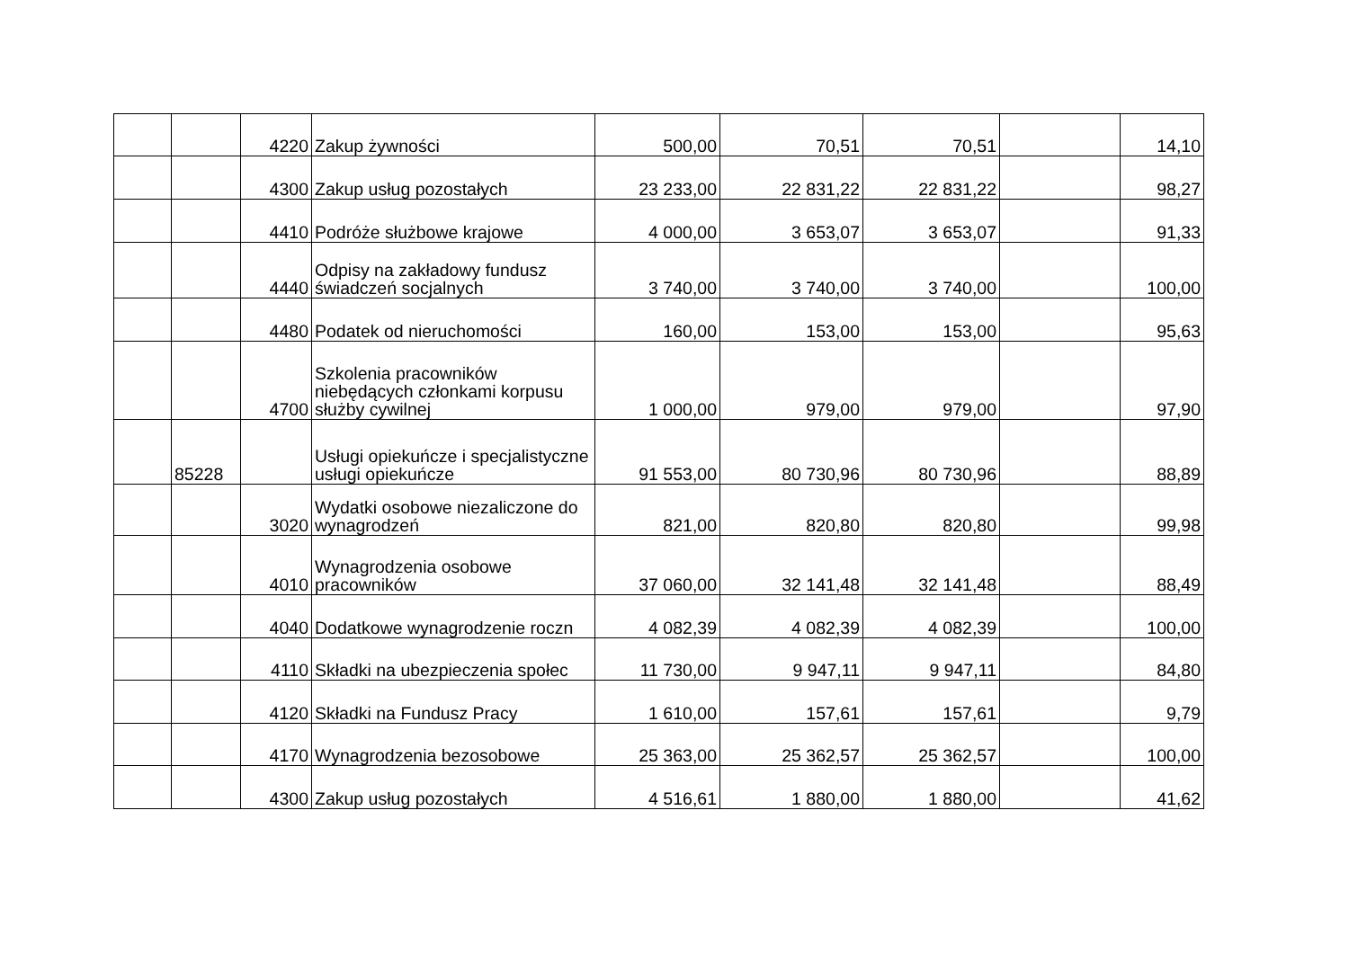| | | 4220 | Zakup żywności | 500,00 | 70,51 | 70,51 | | 14,10 |
| | | 4300 | Zakup usług pozostałych | 23 233,00 | 22 831,22 | 22 831,22 | | 98,27 |
| | | 4410 | Podróże służbowe krajowe | 4 000,00 | 3 653,07 | 3 653,07 | | 91,33 |
| | | 4440 | Odpisy na zakładowy fundusz świadczeń socjalnych | 3 740,00 | 3 740,00 | 3 740,00 | | 100,00 |
| | | 4480 | Podatek od nieruchomości | 160,00 | 153,00 | 153,00 | | 95,63 |
| | | 4700 | Szkolenia pracowników niebędących członkami korpusu służby cywilnej | 1 000,00 | 979,00 | 979,00 | | 97,90 |
| | 85228 | | Usługi opiekuńcze i specjalistyczne usługi opiekuńcze | 91 553,00 | 80 730,96 | 80 730,96 | | 88,89 |
| | | 3020 | Wydatki osobowe niezaliczone do wynagrodzeń | 821,00 | 820,80 | 820,80 | | 99,98 |
| | | 4010 | Wynagrodzenia osobowe pracowników | 37 060,00 | 32 141,48 | 32 141,48 | | 88,49 |
| | | 4040 | Dodatkowe wynagrodzenie roczn | 4 082,39 | 4 082,39 | 4 082,39 | | 100,00 |
| | | 4110 | Składki na ubezpieczenia społec | 11 730,00 | 9 947,11 | 9 947,11 | | 84,80 |
| | | 4120 | Składki na Fundusz Pracy | 1 610,00 | 157,61 | 157,61 | | 9,79 |
| | | 4170 | Wynagrodzenia bezosobowe | 25 363,00 | 25 362,57 | 25 362,57 | | 100,00 |
| | | 4300 | Zakup usług pozostałych | 4 516,61 | 1 880,00 | 1 880,00 | | 41,62 |